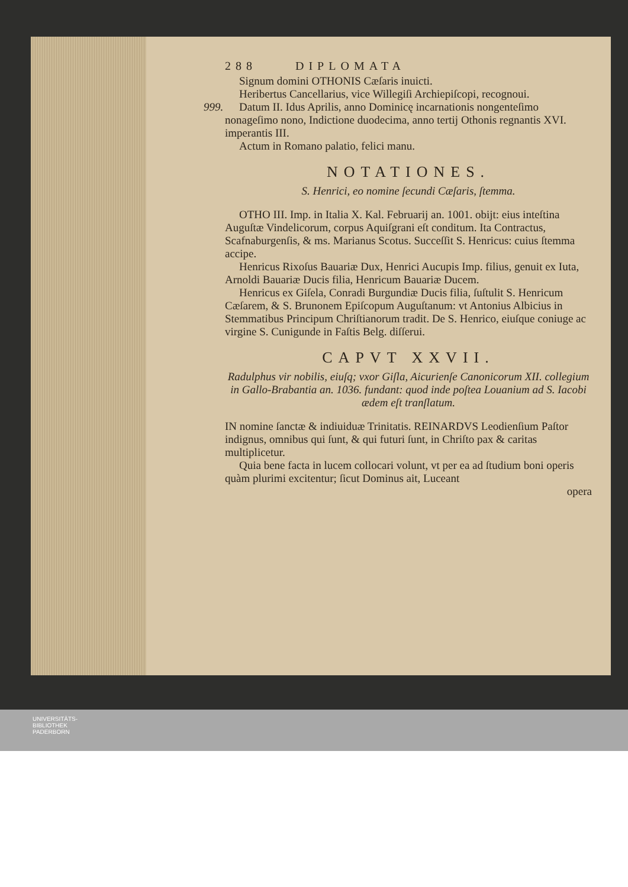288 DIPLOMATA
Signum domini OTHONIS Cæſaris inuicti.
Heribertus Cancellarius, vice Willegiſi Archiepiſcopi, recognoui.
999. Datum II. Idus Aprilis, anno Dominicę incarnationis nongenteſimo nonageſimo nono, Indictione duodecima, anno tertij Othonis regnantis XVI. imperantis III.
Actum in Romano palatio, felici manu.
NOTATIONES.
S. Henrici, eo nomine ſecundi Cæſaris, ſtemma.
OTHO III. Imp. in Italia X. Kal. Februarij an. 1001. obijt: eius inteſtina Auguſtæ Vindelicorum, corpus Aquiſgrani eſt conditum. Ita Contractus, Scafnaburgenſis, & ms. Marianus Scotus. Succeſſit S. Henricus: cuius ſtemma accipe.
Henricus Rixoſus Bauariæ Dux, Henrici Aucupis Imp. filius, genuit ex Iuta, Arnoldi Bauariæ Ducis filia, Henricum Bauariæ Ducem.
Henricus ex Giſela, Conradi Burgundiæ Ducis filia, ſuſtulit S. Henricum Cæſarem, & S. Brunonem Epiſcopum Auguſtanum: vt Antonius Albicius in Stemmatibus Principum Chriſtianorum tradit. De S. Henrico, eiuſque coniuge ac virgine S. Cunigunde in Faſtis Belg. diſſerui.
CAPVT XXVII.
Radulphus vir nobilis, eiuſq; vxor Giſla, Aicurienſe Canonicorum XII. collegium in Gallo-Brabantia an. 1036. fundant: quod inde poſtea Louanium ad S. Iacobi ædem eſt tranſlatum.
IN nomine ſanctæ & indiuiduæ Trinitatis. REINARDVS Leodienſium Paſtor indignus, omnibus qui ſunt, & qui futuri ſunt, in Chriſto pax & caritas multiplicetur.
Quia bene facta in lucem collocari volunt, vt per ea ad ſtudium boni operis quàm plurimi excitentur; ſicut Dominus ait, Luceant
opera
UNIVERSITÄTS-
BIBLIOTHEK
PADERBORN